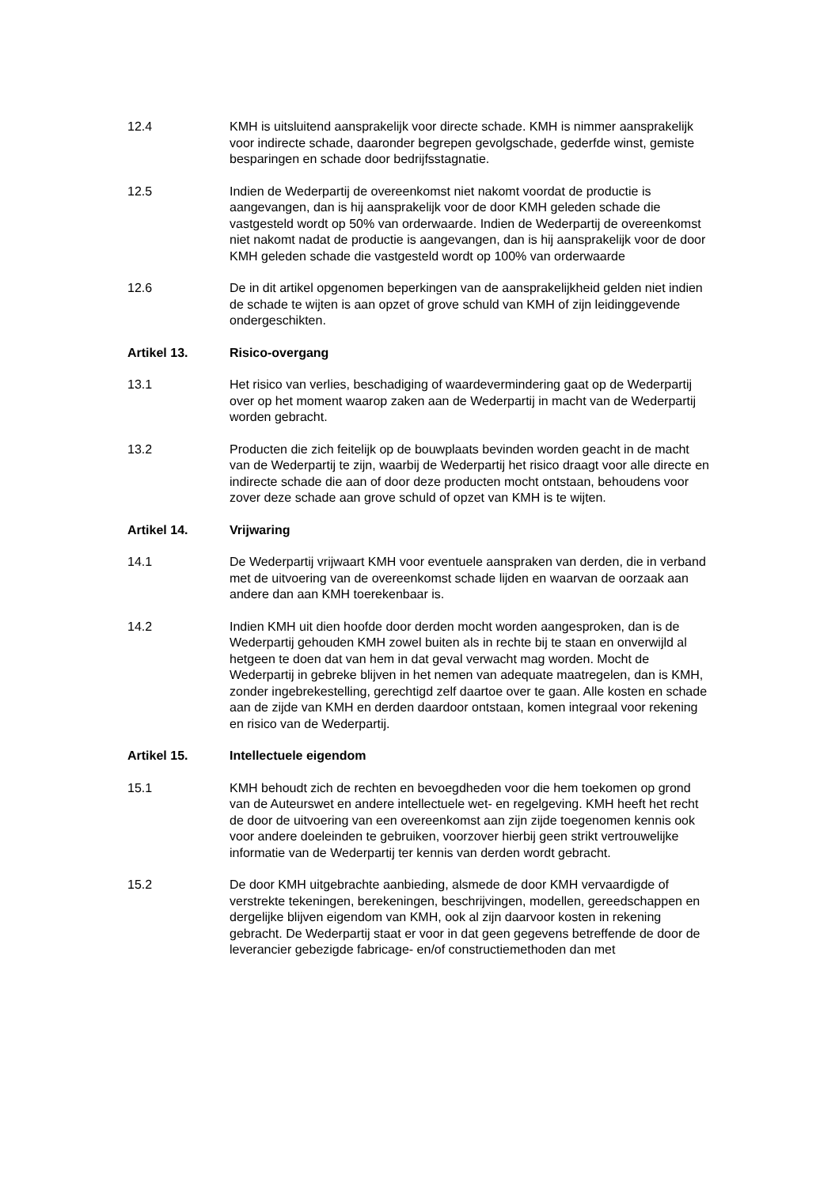12.4 KMH is uitsluitend aansprakelijk voor directe schade. KMH is nimmer aansprakelijk voor indirecte schade, daaronder begrepen gevolgschade, gederfde winst, gemiste besparingen en schade door bedrijfsstagnatie.
12.5 Indien de Wederpartij de overeenkomst niet nakomt voordat de productie is aangevangen, dan is hij aansprakelijk voor de door KMH geleden schade die vastgesteld wordt op 50% van orderwaarde. Indien de Wederpartij de overeenkomst niet nakomt nadat de productie is aangevangen, dan is hij aansprakelijk voor de door KMH geleden schade die vastgesteld wordt op 100% van orderwaarde
12.6 De in dit artikel opgenomen beperkingen van de aansprakelijkheid gelden niet indien de schade te wijten is aan opzet of grove schuld van KMH of zijn leidinggevende ondergeschikten.
Artikel 13. Risico-overgang
13.1 Het risico van verlies, beschadiging of waardevermindering gaat op de Wederpartij over op het moment waarop zaken aan de Wederpartij in macht van de Wederpartij worden gebracht.
13.2 Producten die zich feitelijk op de bouwplaats bevinden worden geacht in de macht van de Wederpartij te zijn, waarbij de Wederpartij het risico draagt voor alle directe en indirecte schade die aan of door deze producten mocht ontstaan, behoudens voor zover deze schade aan grove schuld of opzet van KMH is te wijten.
Artikel 14. Vrijwaring
14.1 De Wederpartij vrijwaart KMH voor eventuele aanspraken van derden, die in verband met de uitvoering van de overeenkomst schade lijden en waarvan de oorzaak aan andere dan aan KMH toerekenbaar is.
14.2 Indien KMH uit dien hoofde door derden mocht worden aangesproken, dan is de Wederpartij gehouden KMH zowel buiten als in rechte bij te staan en onverwijld al hetgeen te doen dat van hem in dat geval verwacht mag worden. Mocht de Wederpartij in gebreke blijven in het nemen van adequate maatregelen, dan is KMH, zonder ingebrekestelling, gerechtigd zelf daartoe over te gaan. Alle kosten en schade aan de zijde van KMH en derden daardoor ontstaan, komen integraal voor rekening en risico van de Wederpartij.
Artikel 15. Intellectuele eigendom
15.1 KMH behoudt zich de rechten en bevoegdheden voor die hem toekomen op grond van de Auteurswet en andere intellectuele wet- en regelgeving. KMH heeft het recht de door de uitvoering van een overeenkomst aan zijn zijde toegenomen kennis ook voor andere doeleinden te gebruiken, voorzover hierbij geen strikt vertrouwelijke informatie van de Wederpartij ter kennis van derden wordt gebracht.
15.2 De door KMH uitgebrachte aanbieding, alsmede de door KMH vervaardigde of verstrekte tekeningen, berekeningen, beschrijvingen, modellen, gereedschappen en dergelijke blijven eigendom van KMH, ook al zijn daarvoor kosten in rekening gebracht. De Wederpartij staat er voor in dat geen gegevens betreffende de door de leverancier gebezigde fabricage- en/of constructiemethoden dan met